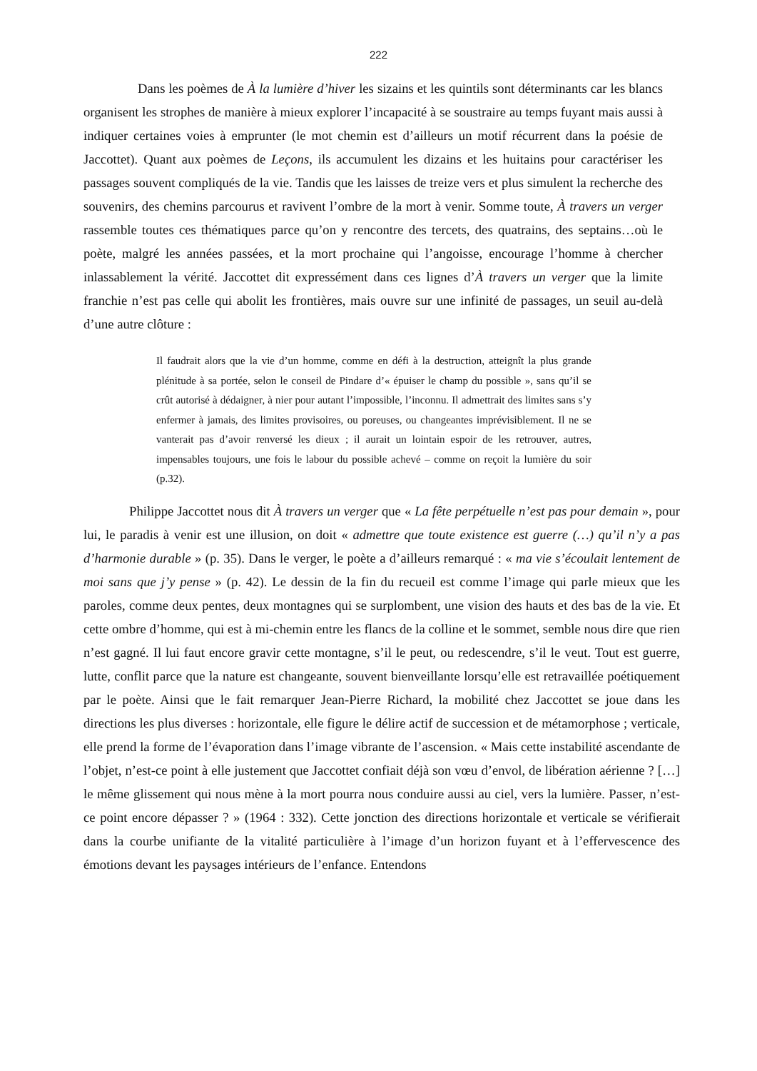222
Dans les poèmes de À la lumière d’hiver les sizains et les quintils sont déterminants car les blancs organisent les strophes de manière à mieux explorer l’incapacité à se soustraire au temps fuyant mais aussi à indiquer certaines voies à emprunter (le mot chemin est d’ailleurs un motif récurrent dans la poésie de Jaccottet). Quant aux poèmes de Leçons, ils accumulent les dizains et les huitains pour caractériser les passages souvent compliqués de la vie. Tandis que les laisses de treize vers et plus simulent la recherche des souvenirs, des chemins parcourus et ravivent l’ombre de la mort à venir. Somme toute, À travers un verger rassemble toutes ces thématiques parce qu’on y rencontre des tercets, des quatrains, des septains…où le poète, malgré les années passées, et la mort prochaine qui l’angoisse, encourage l’homme à chercher inlassablement la vérité. Jaccottet dit expressément dans ces lignes d’À travers un verger que la limite franchie n’est pas celle qui abolit les frontières, mais ouvre sur une infinité de passages, un seuil au-delà d’une autre clôture :
Il faudrait alors que la vie d’un homme, comme en défi à la destruction, atteignît la plus grande plénitude à sa portée, selon le conseil de Pindare d’« épuiser le champ du possible », sans qu’il se crût autorisé à dédaigner, à nier pour autant l’impossible, l’inconnu. Il admettrait des limites sans s’y enfermer à jamais, des limites provisoires, ou poreuses, ou changeantes imprévisiblement. Il ne se vanterait pas d’avoir renversé les dieux ; il aurait un lointain espoir de les retrouver, autres, impensables toujours, une fois le labour du possible achevé – comme on reçoit la lumière du soir (p.32).
Philippe Jaccottet nous dit À travers un verger que « La fête perpétuelle n’est pas pour demain », pour lui, le paradis à venir est une illusion, on doit « admettre que toute existence est guerre (…) qu’il n’y a pas d’harmonie durable » (p. 35). Dans le verger, le poète a d’ailleurs remarqué : « ma vie s’écoulait lentement de moi sans que j’y pense » (p. 42). Le dessin de la fin du recueil est comme l’image qui parle mieux que les paroles, comme deux pentes, deux montagnes qui se surplombent, une vision des hauts et des bas de la vie. Et cette ombre d’homme, qui est à mi-chemin entre les flancs de la colline et le sommet, semble nous dire que rien n’est gagné. Il lui faut encore gravir cette montagne, s’il le peut, ou redescendre, s’il le veut. Tout est guerre, lutte, conflit parce que la nature est changeante, souvent bienveillante lorsqu’elle est retravaillée poétiquement par le poète. Ainsi que le fait remarquer Jean-Pierre Richard, la mobilité chez Jaccottet se joue dans les directions les plus diverses : horizontale, elle figure le délire actif de succession et de métamorphose ; verticale, elle prend la forme de l’évaporation dans l’image vibrante de l’ascension. « Mais cette instabilité ascendante de l’objet, n’est-ce point à elle justement que Jaccottet confiait déjà son vœu d’envol, de libération aérienne ? […] le même glissement qui nous mène à la mort pourra nous conduire aussi au ciel, vers la lumière. Passer, n’est-ce point encore dépasser ? » (1964 : 332). Cette jonction des directions horizontale et verticale se vérifierait dans la courbe unifiante de la vitalité particulière à l’image d’un horizon fuyant et à l’effervescence des émotions devant les paysages intérieurs de l’enfance. Entendons